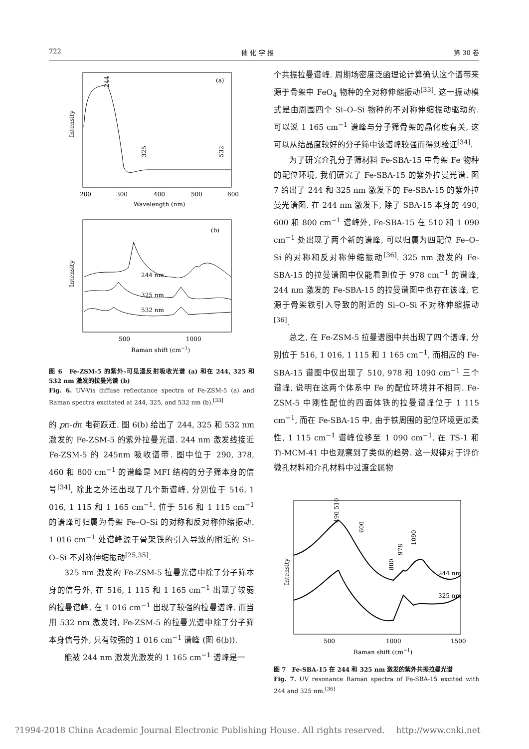722 催 化 学 报 第 30 卷
(a)
200
300
400
500
600
Wavelength (nm)
Intensity
244
325
532
(b)
244 nm
325 nm
532 nm
500
1000
Raman shift (cm−1)
Intensity
图 6　Fe-ZSM-5 的紫外-可见漫反射吸收光谱 (a) 和在 244, 325 和 532 nm 激发的拉曼光谱 (b)
Fig. 6. UV-Vis diffuse reflectance spectra of Fe-ZSM-5 (a) and Raman spectra excitated at 244, 325, and 532 nm (b).<sup>[33]</sup>
的 pπ-dπ 电荷跃迁. 图 6(b) 给出了 244, 325 和 532 nm 激发的 Fe-ZSM-5 的紫外拉曼光谱. 244 nm 激发线接近 Fe-ZSM-5 的 245nm 吸收谱带. 图中位于 290, 378, 460 和 800 cm<sup>−1</sup> 的谱峰是 MFI 结构的分子筛本身的信号<sup>[34]</sup>, 除此之外还出现了几个新谱峰, 分别位于 516, 1 016, 1 115 和 1 165 cm<sup>−1</sup>. 位于 516 和 1 115 cm<sup>−1</sup> 的谱峰可归属为骨架 Fe–O–Si 的对称和反对称伸缩振动. 1 016 cm<sup>−1</sup> 处谱峰源于骨架铁的引入导致的附近的 Si–O–Si 不对称伸缩振动<sup>[25,35]</sup>.
325 nm 激发的 Fe-ZSM-5 拉曼光谱中除了分子筛本身的信号外, 在 516, 1 115 和 1 165 cm<sup>−1</sup> 出现了较弱的拉曼谱峰, 在 1 016 cm<sup>−1</sup> 出现了较强的拉曼谱峰. 而当用 532 nm 激发时, Fe-ZSM-5 的拉曼光谱中除了分子筛本身信号外, 只有较强的 1 016 cm<sup>−1</sup> 谱峰 (图 6(b)).
能被 244 nm 激发光激发的 1 165 cm<sup>−1</sup> 谱峰是一
个共振拉曼谱峰. 周期场密度泛函理论计算确认这个谱带来源于骨架中 FeO<sub>4</sub> 物种的全对称伸缩振动<sup>[33]</sup>. 这一振动模式是由周围四个 Si–O–Si 物种的不对称伸缩振动驱动的. 可以说 1 165 cm<sup>−1</sup> 谱峰与分子筛骨架的晶化度有关, 这可以从结晶度较好的分子筛中该谱峰较强而得到验证<sup>[34]</sup>.
为了研究介孔分子筛材料 Fe-SBA-15 中骨架 Fe 物种的配位环境, 我们研究了 Fe-SBA-15 的紫外拉曼光谱. 图 7 给出了 244 和 325 nm 激发下的 Fe-SBA-15 的紫外拉曼光谱图. 在 244 nm 激发下, 除了 SBA-15 本身的 490, 600 和 800 cm<sup>−1</sup> 谱峰外, Fe-SBA-15 在 510 和 1 090 cm<sup>−1</sup> 处出现了两个新的谱峰, 可以归属为四配位 Fe–O–Si 的对称和反对称伸缩振动<sup>[36]</sup>. 325 nm 激发的 Fe-SBA-15 的拉曼谱图中仅能看到位于 978 cm<sup>−1</sup> 的谱峰, 244 nm 激发的 Fe-SBA-15 的拉曼谱图中也存在该峰, 它源于骨架铁引入导致的附近的 Si–O–Si 不对称伸缩振动<sup>[36]</sup>.
总之, 在 Fe-ZSM-5 拉曼谱图中共出现了四个谱峰, 分别位于 516, 1 016, 1 115 和 1 165 cm<sup>−1</sup>, 而相应的 Fe-SBA-15 谱图中仅出现了 510, 978 和 1090 cm<sup>−1</sup> 三个谱峰, 说明在这两个体系中 Fe 的配位环境并不相同. Fe-ZSM-5 中刚性配位的四面体铁的拉曼谱峰位于 1 115 cm<sup>−1</sup>, 而在 Fe-SBA-15 中, 由于铁周围的配位环境更加柔性, 1 115 cm<sup>−1</sup> 谱峰位移至 1 090 cm<sup>−1</sup>. 在 TS-1 和 Ti-MCM-41 中也观察到了类似的趋势. 这一规律对于评价微孔材料和介孔材料中过渡金属物
244 nm
325 nm
500
1000
1500
Raman shift (cm−1)
Intensity
490 510
600
800
978
1090
图 7　Fe-SBA-15 在 244 和 325 nm 激发的紫外共振拉曼光谱
Fig. 7. UV resonance Raman spectra of Fe-SBA-15 excited with 244 and 325 nm.<sup>[36]</sup>
?1994-2018 China Academic Journal Electronic Publishing House. All rights reserved.　 http://www.cnki.net